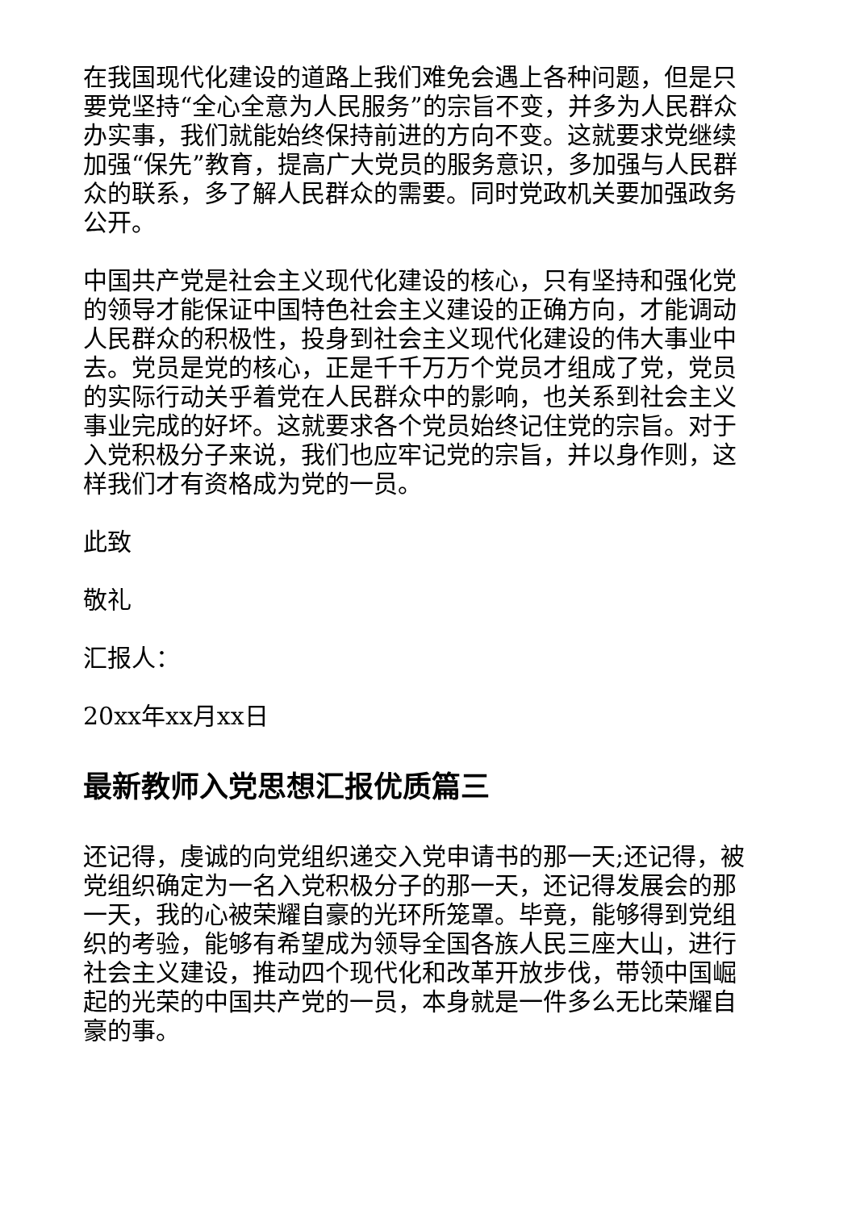在我国现代化建设的道路上我们难免会遇上各种问题，但是只要党坚持“全心全意为人民服务”的宗旨不变，并多为人民群众办实事，我们就能始终保持前进的方向不变。这就要求党继续加强“保先”教育，提高广大党员的服务意识，多加强与人民群众的联系，多了解人民群众的需要。同时党政机关要加强政务公开。
中国共产党是社会主义现代化建设的核心，只有坚持和强化党的领导才能保证中国特色社会主义建设的正确方向，才能调动人民群众的积极性，投身到社会主义现代化建设的伟大事业中去。党员是党的核心，正是千千万万个党员才组成了党，党员的实际行动关乎着党在人民群众中的影响，也关系到社会主义事业完成的好坏。这就要求各个党员始终记住党的宗旨。对于入党积极分子来说，我们也应牢记党的宗旨，并以身作则，这样我们才有资格成为党的一员。
此致
敬礼
汇报人：
20xx年xx月xx日
最新教师入党思想汇报优质篇三
还记得，虔诚的向党组织递交入党申请书的那一天;还记得，被党组织确定为一名入党积极分子的那一天，还记得发展会的那一天，我的心被荣耀自豪的光环所笼罩。毕竟，能够得到党组织的考验，能够有希望成为领导全国各族人民三座大山，进行社会主义建设，推动四个现代化和改革开放步伐，带领中国崛起的光荣的中国共产党的一员，本身就是一件多么无比荣耀自豪的事。